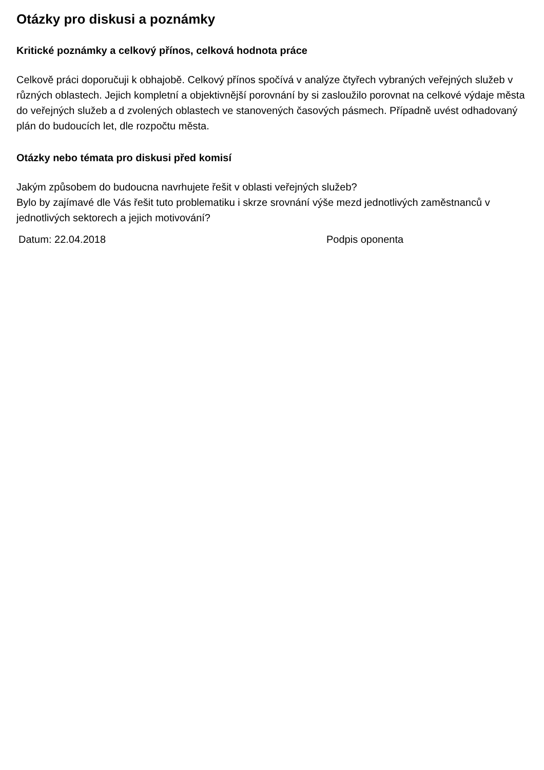Otázky pro diskusi a poznámky
Kritické poznámky a celkový přínos, celková hodnota práce
Celkově práci doporučuji k obhajobě. Celkový přínos spočívá v analýze čtyřech vybraných veřejných služeb v různých oblastech. Jejich kompletní a objektivnější porovnání by si zasloužilo porovnat na celkové výdaje města do veřejných služeb a d zvolených oblastech ve stanovených časových pásmech. Případně uvést odhadovaný plán do budoucích let, dle rozpočtu města.
Otázky nebo témata pro diskusi před komisí
Jakým způsobem do budoucna navrhujete řešit v oblasti veřejných služeb?
Bylo by zajímavé dle Vás řešit tuto problematiku i skrze srovnání výše mezd jednotlivých zaměstnanců v jednotlivých sektorech a jejich motivování?
Datum: 22.04.2018 Podpis oponenta